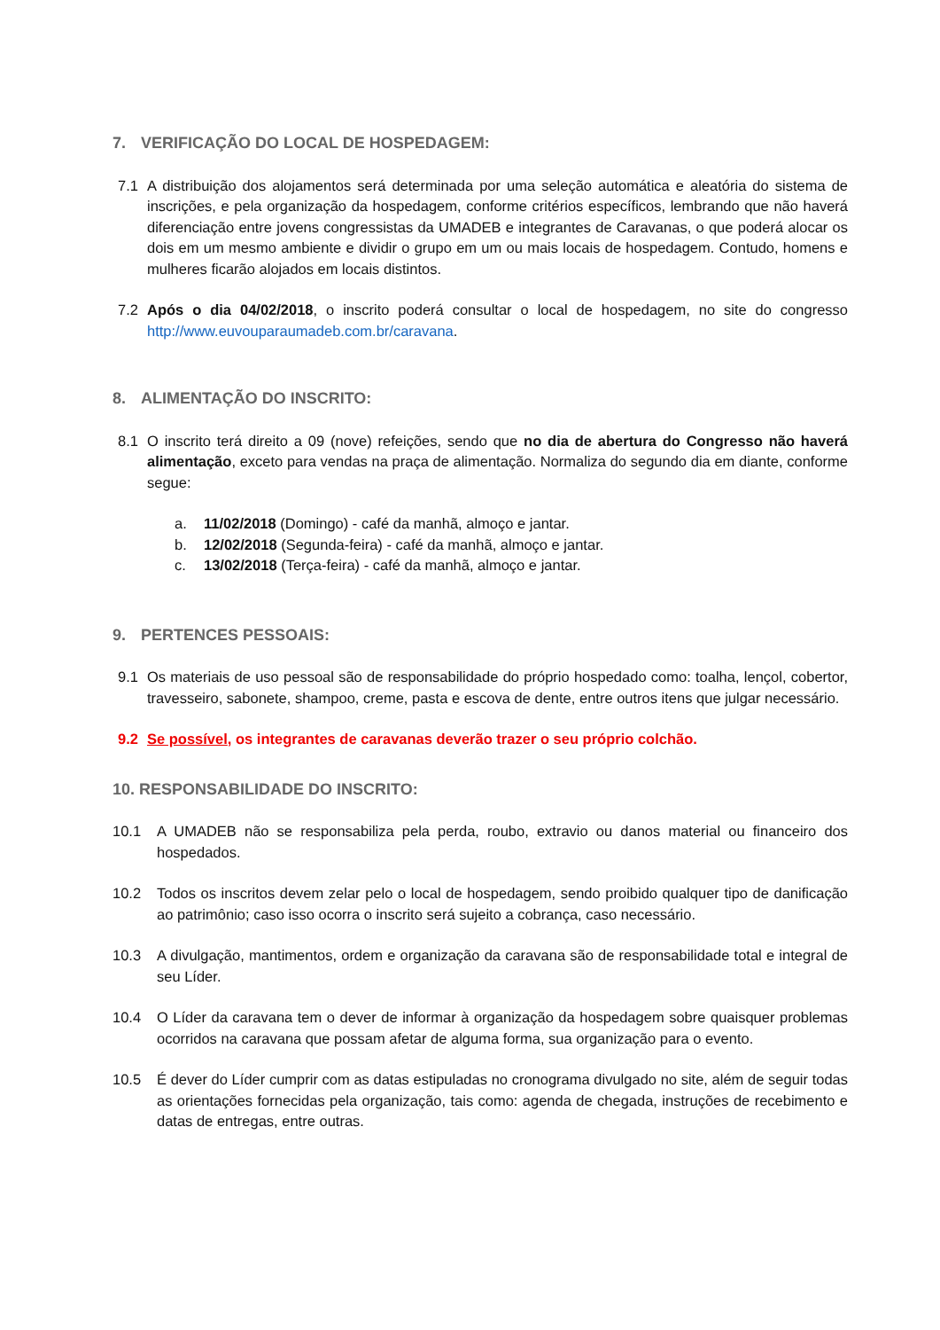7. VERIFICAÇÃO DO LOCAL DE HOSPEDAGEM:
7.1 A distribuição dos alojamentos será determinada por uma seleção automática e aleatória do sistema de inscrições, e pela organização da hospedagem, conforme critérios específicos, lembrando que não haverá diferenciação entre jovens congressistas da UMADEB e integrantes de Caravanas, o que poderá alocar os dois em um mesmo ambiente e dividir o grupo em um ou mais locais de hospedagem. Contudo, homens e mulheres ficarão alojados em locais distintos.
7.2 Após o dia 04/02/2018, o inscrito poderá consultar o local de hospedagem, no site do congresso http://www.euvouparaumadeb.com.br/caravana.
8. ALIMENTAÇÃO DO INSCRITO:
8.1 O inscrito terá direito a 09 (nove) refeições, sendo que no dia de abertura do Congresso não haverá alimentação, exceto para vendas na praça de alimentação. Normaliza do segundo dia em diante, conforme segue:
a. 11/02/2018 (Domingo) - café da manhã, almoço e jantar.
b. 12/02/2018 (Segunda-feira) - café da manhã, almoço e jantar.
c. 13/02/2018 (Terça-feira) - café da manhã, almoço e jantar.
9. PERTENCES PESSOAIS:
9.1 Os materiais de uso pessoal são de responsabilidade do próprio hospedado como: toalha, lençol, cobertor, travesseiro, sabonete, shampoo, creme, pasta e escova de dente, entre outros itens que julgar necessário.
9.2 Se possível, os integrantes de caravanas deverão trazer o seu próprio colchão.
10. RESPONSABILIDADE DO INSCRITO:
10.1 A UMADEB não se responsabiliza pela perda, roubo, extravio ou danos material ou financeiro dos hospedados.
10.2 Todos os inscritos devem zelar pelo o local de hospedagem, sendo proibido qualquer tipo de danificação ao patrimônio; caso isso ocorra o inscrito será sujeito a cobrança, caso necessário.
10.3 A divulgação, mantimentos, ordem e organização da caravana são de responsabilidade total e integral de seu Líder.
10.4 O Líder da caravana tem o dever de informar à organização da hospedagem sobre quaisquer problemas ocorridos na caravana que possam afetar de alguma forma, sua organização para o evento.
10.5 É dever do Líder cumprir com as datas estipuladas no cronograma divulgado no site, além de seguir todas as orientações fornecidas pela organização, tais como: agenda de chegada, instruções de recebimento e datas de entregas, entre outras.